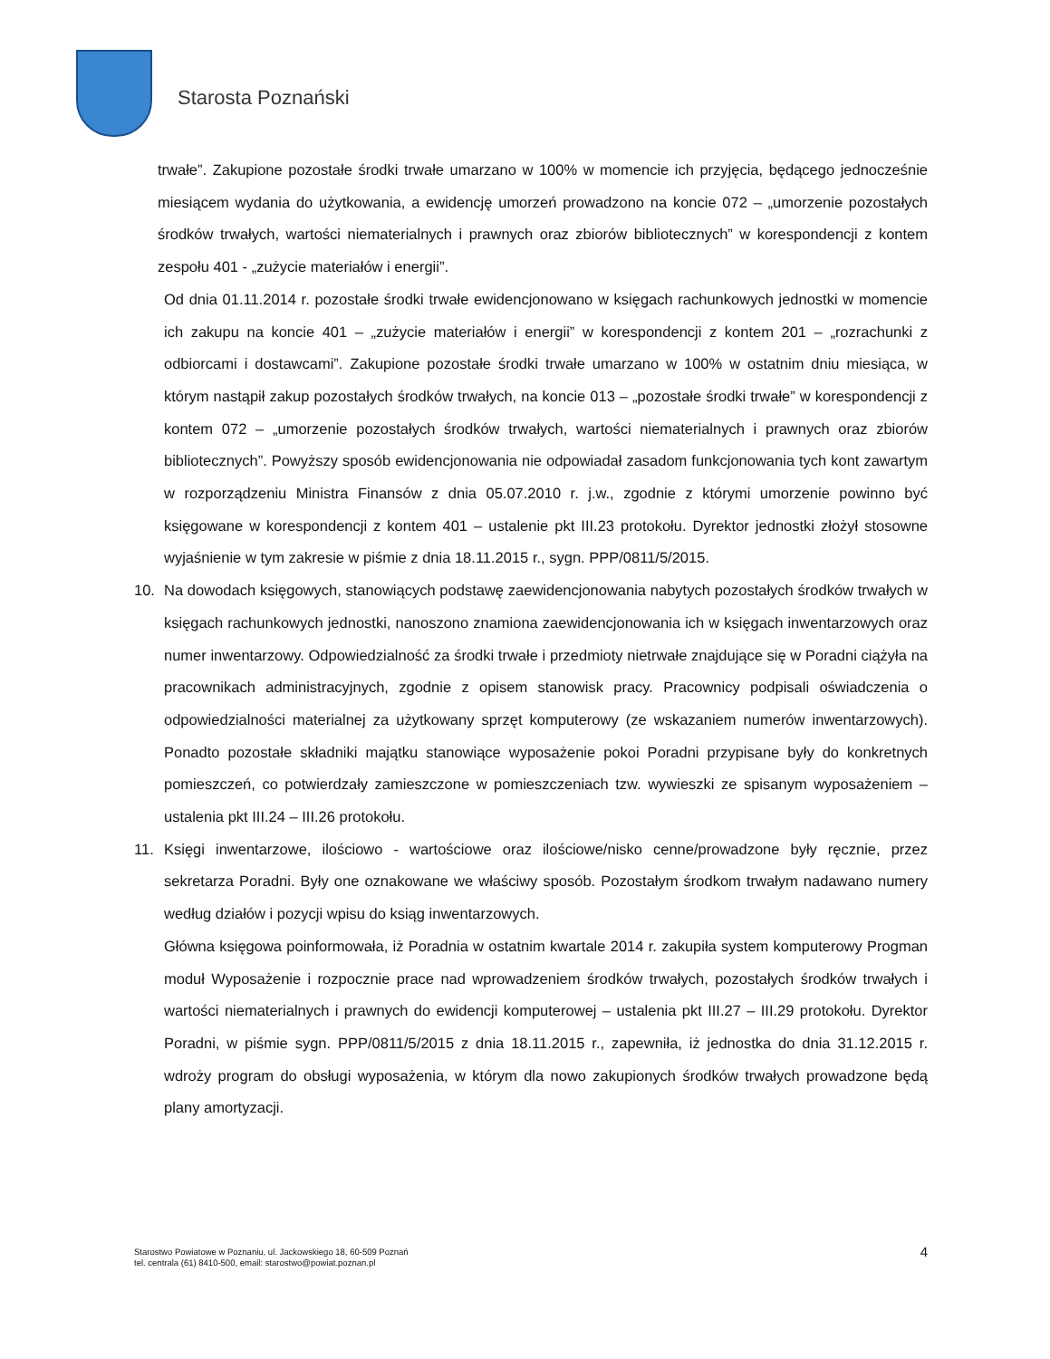Starosta Poznański
trwałe”. Zakupione pozostałe środki trwałe umarzano w 100% w momencie ich przyjęcia, będącego jednocześnie miesiącem wydania do użytkowania, a ewidencję umorzeń prowadzono na koncie 072 – „umorzenie pozostałych środków trwałych, wartości niematerialnych i prawnych oraz zbiorów bibliotecznych” w korespondencji z kontem zespołu 401 - „zużycie materiałów i energii”.
Od dnia 01.11.2014 r. pozostałe środki trwałe ewidencjonowano w księgach rachunkowych jednostki w momencie ich zakupu na koncie 401 – „zużycie materiałów i energii” w korespondencji z kontem 201 – „rozrachunki z odbiorcami i dostawcami”. Zakupione pozostałe środki trwałe umarzano w 100% w ostatnim dniu miesiąca, w którym nastąpił zakup pozostałych środków trwałych, na koncie 013 – „pozostałe środki trwałe” w korespondencji z kontem 072 – „umorzenie pozostałych środków trwałych, wartości niematerialnych i prawnych oraz zbiorów bibliotecznych”. Powyższy sposób ewidencjonowania nie odpowiadał zasadom funkcjonowania tych kont zawartym w rozporządzeniu Ministra Finansów z dnia 05.07.2010 r. j.w., zgodnie z którymi umorzenie powinno być księgowane w korespondencji z kontem 401 – ustalenie pkt III.23 protokołu. Dyrektor jednostki złożył stosowne wyjaśnienie w tym zakresie w piśmie z dnia 18.11.2015 r., sygn. PPP/0811/5/2015.
10. Na dowodach księgowych, stanowiących podstawę zaewidencjonowania nabytych pozostałych środków trwałych w księgach rachunkowych jednostki, nanoszono znamiona zaewidencjonowania ich w księgach inwentarzowych oraz numer inwentarzowy. Odpowiedzialność za środki trwałe i przedmioty nietrwałe znajdujące się w Poradni ciążyła na pracownikach administracyjnych, zgodnie z opisem stanowisk pracy. Pracownicy podpisali oświadczenia o odpowiedzialności materialnej za użytkowany sprzęt komputerowy (ze wskazaniem numerów inwentarzowych). Ponadto pozostałe składniki majątku stanowiące wyposażenie pokoi Poradni przypisane były do konkretnych pomieszczeń, co potwierdzały zamieszczone w pomieszczeniach tzw. wywieszki ze spisanym wyposażeniem – ustalenia pkt III.24 – III.26 protokołu.
11. Księgi inwentarzowe, ilościowo - wartościowe oraz ilościowe/nisko cenne/prowadzone były ręcznie, przez sekretarza Poradni. Były one oznakowane we właściwy sposób. Pozostałym środkom trwałym nadawano numery według działów i pozycji wpisu do ksiąg inwentarzowych.
Główna księgowa poinformowała, iż Poradnia w ostatnim kwartale 2014 r. zakupiła system komputerowy Progman moduł Wyposażenie i rozpocznie prace nad wprowadzeniem środków trwałych, pozostałych środków trwałych i wartości niematerialnych i prawnych do ewidencji komputerowej – ustalenia pkt III.27 – III.29 protokołu. Dyrektor Poradni, w piśmie sygn. PPP/0811/5/2015 z dnia 18.11.2015 r., zapewniła, iż jednostka do dnia 31.12.2015 r. wdroży program do obsługi wyposażenia, w którym dla nowo zakupionych środków trwałych prowadzone będą plany amortyzacji.
Starostwo Powiatowe w Poznaniu, ul. Jackowskiego 18, 60-509 Poznań
tel. centrala (61) 8410-500, email: starostwo@powiat.poznan.pl
4